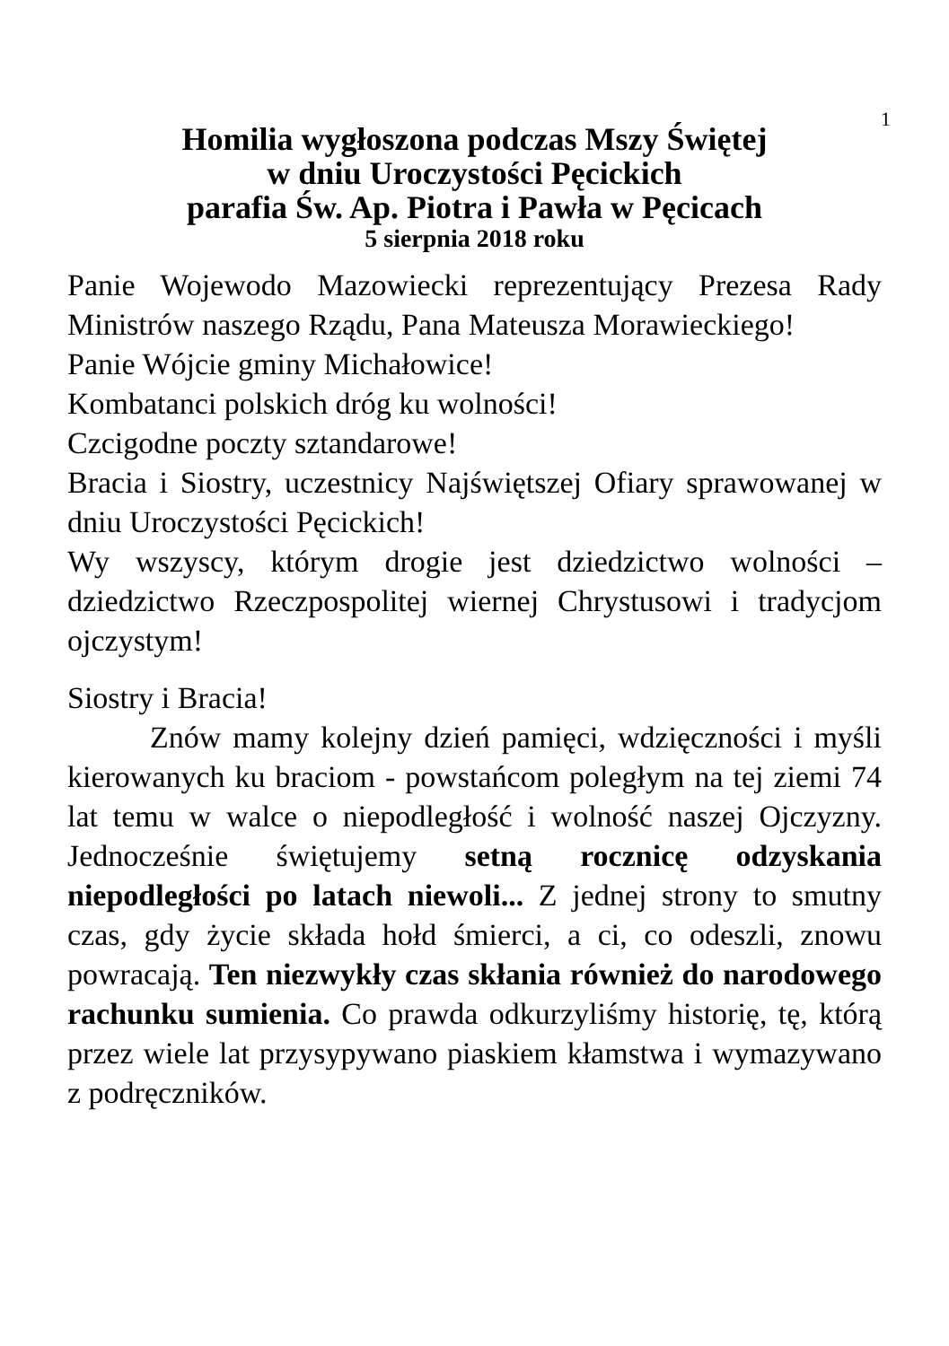1
Homilia wygłoszona podczas Mszy Świętej
w dniu Uroczystości Pęcickich
parafia Św. Ap. Piotra i Pawła w Pęcicach
5 sierpnia 2018 roku
Panie Wojewodo Mazowiecki reprezentujący Prezesa Rady Ministrów naszego Rządu, Pana Mateusza Morawieckiego!
Panie Wójcie gminy Michałowice!
Kombatanci polskich dróg ku wolności!
Czcigodne poczty sztandarowe!
Bracia i Siostry, uczestnicy Najświętszej Ofiary sprawowanej w dniu Uroczystości Pęcickich!
Wy wszyscy, którym drogie jest dziedzictwo wolności – dziedzictwo Rzeczpospolitej wiernej Chrystusowi i tradycjom ojczystym!
Siostry i Bracia!
Znów mamy kolejny dzień pamięci, wdzięczności i myśli kierowanych ku braciom - powstańcom poległym na tej ziemi 74 lat temu w walce o niepodległość i wolność naszej Ojczyzny. Jednocześnie świętujemy setną rocznicę odzyskania niepodległości po latach niewoli... Z jednej strony to smutny czas, gdy życie składa hołd śmierci, a ci, co odeszli, znowu powracają. Ten niezwykły czas skłania również do narodowego rachunku sumienia. Co prawda odkurzyliśmy historię, tę, którą przez wiele lat przysypywano piaskiem kłamstwa i wymazywano z podręczników.